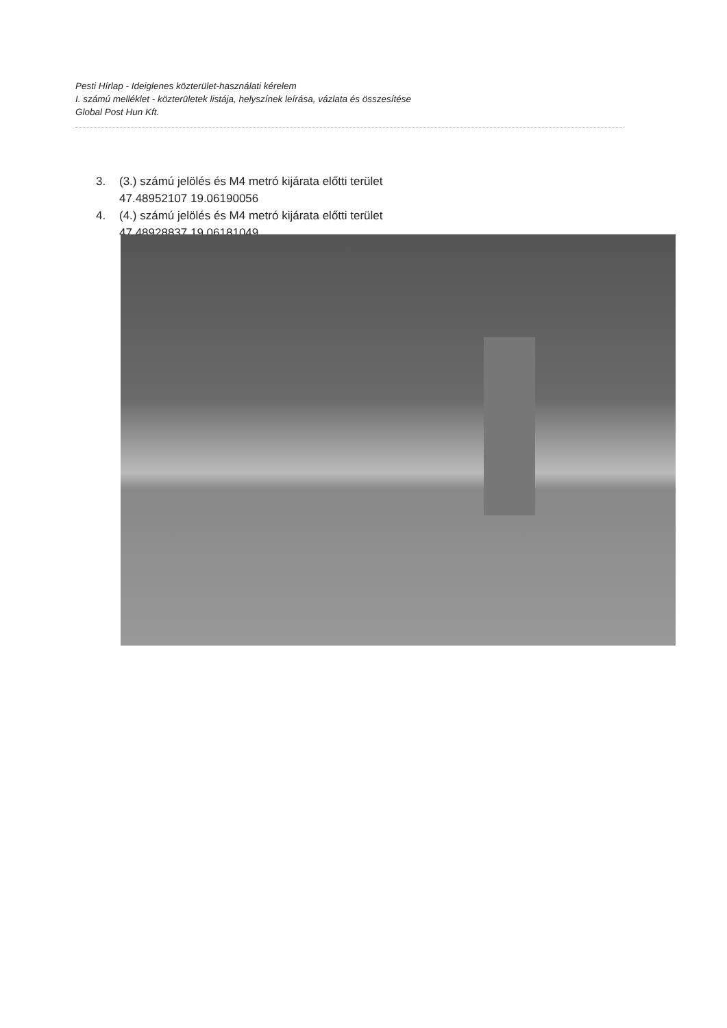Pesti Hírlap - Ideiglenes közterület-használati kérelem
I. számú melléklet - közterületek listája, helyszínek leírása, vázlata és összesítése
Global Post Hun Kft.
3. (3.) számú jelölés és M4 metró kijárata előtti terület
47.48952107 19.06190056
4. (4.) számú jelölés és M4 metró kijárata előtti terület
47.48928837 19.06181049